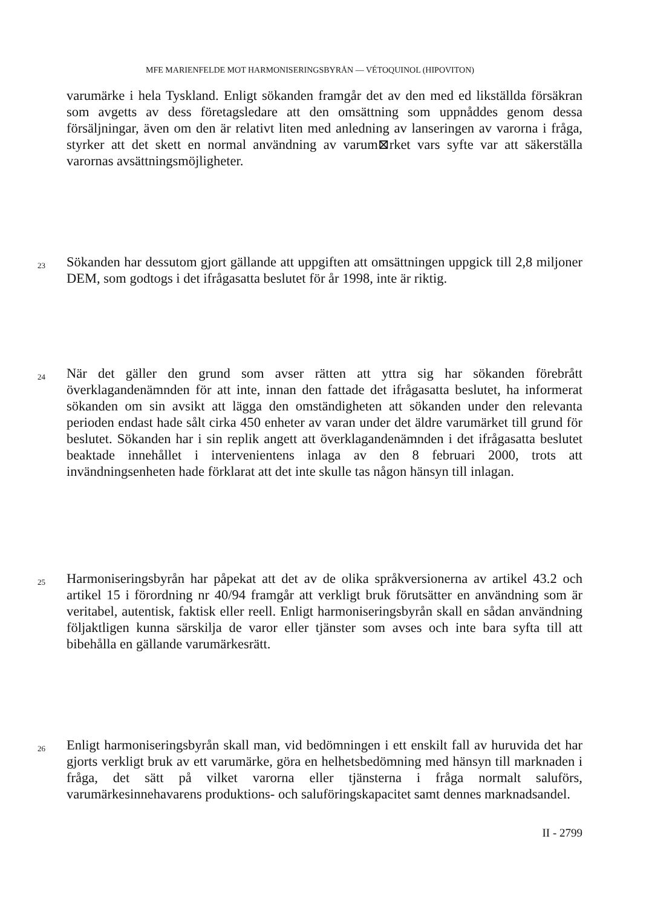MFE MARIENFELDE MOT HARMONISERINGSBYRÅN — VÉTOQUINOL (HIPOVITON)
varumärke i hela Tyskland. Enligt sökanden framgår det av den med ed likställda försäkran som avgetts av dess företagsledare att den omsättning som uppnåddes genom dessa försäljningar, även om den är relativt liten med anledning av lanseringen av varorna i fråga, styrker att det skett en normal användning av varum⊠rket vars syfte var att säkerställa varornas avsättningsmöjligheter.
23
Sökanden har dessutom gjort gällande att uppgiften att omsättningen uppgick till 2,8 miljoner DEM, som godtogs i det ifrågasatta beslutet för år 1998, inte är riktig.
24
När det gäller den grund som avser rätten att yttra sig har sökanden förebrått överklagandenämnden för att inte, innan den fattade det ifrågasatta beslutet, ha informerat sökanden om sin avsikt att lägga den omständigheten att sökanden under den relevanta perioden endast hade sålt cirka 450 enheter av varan under det äldre varumärket till grund för beslutet. Sökanden har i sin replik angett att överklagandenämnden i det ifrågasatta beslutet beaktade innehållet i intervenientens inlaga av den 8 februari 2000, trots att invändningsenheten hade förklarat att det inte skulle tas någon hänsyn till inlagan.
25
Harmoniseringsbyrån har påpekat att det av de olika språkversionerna av artikel 43.2 och artikel 15 i förordning nr 40/94 framgår att verkligt bruk förutsätter en användning som är veritabel, autentisk, faktisk eller reell. Enligt harmoniseringsbyrån skall en sådan användning följaktligen kunna särskilja de varor eller tjänster som avses och inte bara syfta till att bibehålla en gällande varumärkesrätt.
26
Enligt harmoniseringsbyrån skall man, vid bedömningen i ett enskilt fall av huruvida det har gjorts verkligt bruk av ett varumärke, göra en helhetsbedömning med hänsyn till marknaden i fråga, det sätt på vilket varorna eller tjänsterna i fråga normalt saluförs, varumärkesinnehavarens produktions- och saluföringskapacitet samt dennes marknadsandel.
II - 2799